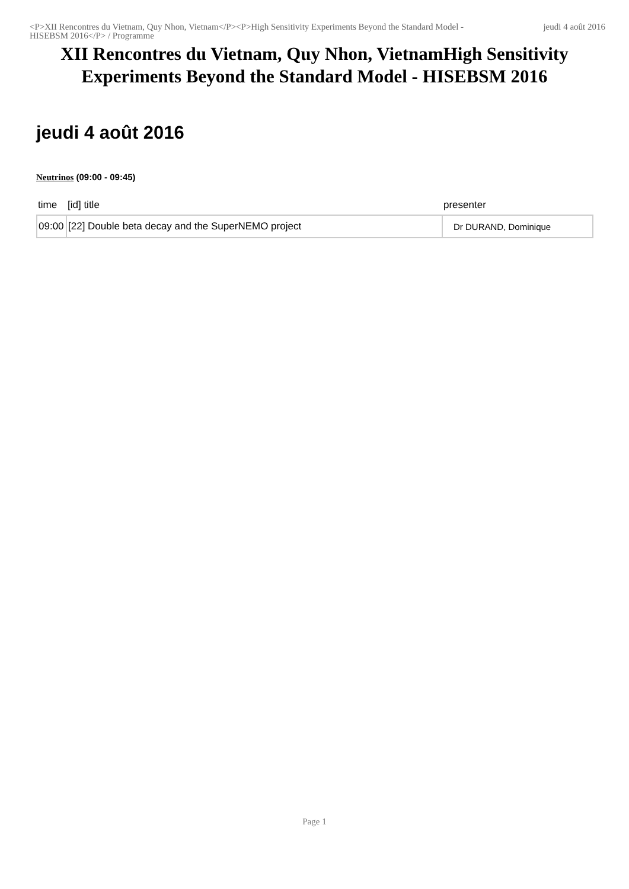<P>XII Rencontres du Vietnam, Quy Nhon, Vietnam</P><P>High Sensitivity Experiments Beyond the Standard Model - HISEBSM 2016</P> / Programme
jeudi 4 août 2016
XII Rencontres du Vietnam, Quy Nhon, VietnamHigh Sensitivity Experiments Beyond the Standard Model - HISEBSM 2016
jeudi 4 août 2016
Neutrinos (09:00 - 09:45)
| time | [id] title | presenter |
| --- | --- | --- |
| 09:00 | [22] Double beta decay and the SuperNEMO project | Dr DURAND, Dominique |
Page 1